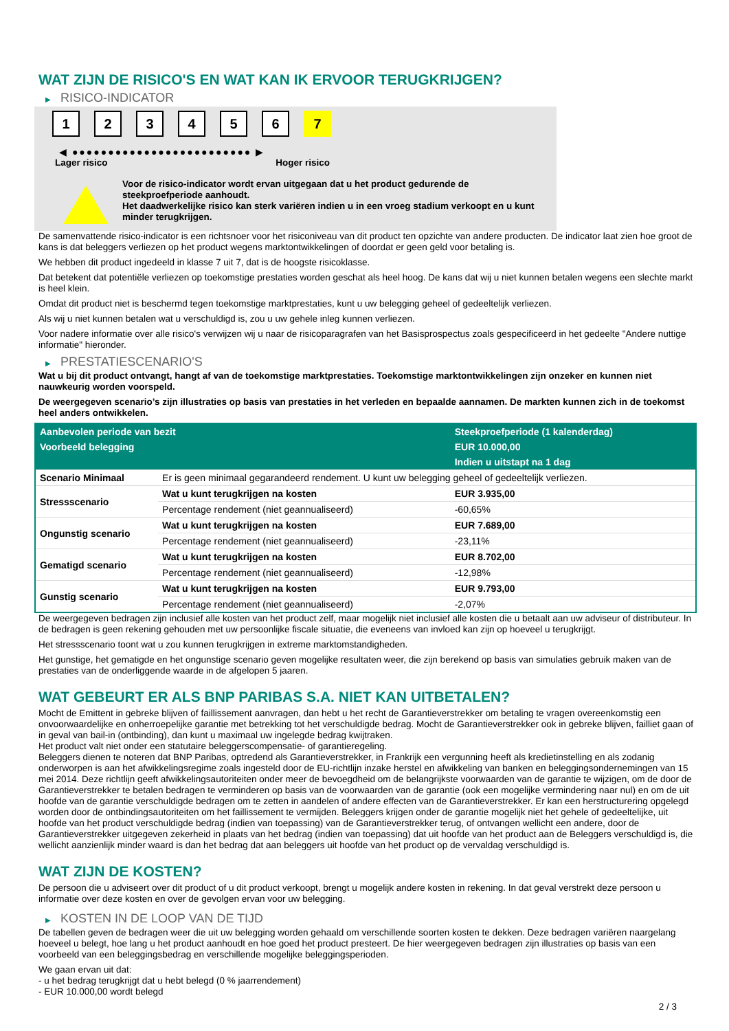WAT ZIJN DE RISICO'S EN WAT KAN IK ERVOOR TERUGKRIJGEN?
▶ RISICO-INDICATOR
1 2 3 4 5 6 7
◀ ●●●●●●●●●●●●●●●●●●●●●●●●● ▶
Lager risico Hoger risico
Voor de risico-indicator wordt ervan uitgegaan dat u het product gedurende de steekproefperiode aanhoudt.
Het daadwerkelijke risico kan sterk variëren indien u in een vroeg stadium verkoopt en u kunt minder terugkrijgen.
De samenvattende risico-indicator is een richtsnoer voor het risiconiveau van dit product ten opzichte van andere producten. De indicator laat zien hoe groot de kans is dat beleggers verliezen op het product wegens marktontwikkelingen of doordat er geen geld voor betaling is.
We hebben dit product ingedeeld in klasse 7 uit 7, dat is de hoogste risicoklasse.
Dat betekent dat potentiële verliezen op toekomstige prestaties worden geschat als heel hoog. De kans dat wij u niet kunnen betalen wegens een slechte markt is heel klein.
Omdat dit product niet is beschermd tegen toekomstige marktprestaties, kunt u uw belegging geheel of gedeeltelijk verliezen.
Als wij u niet kunnen betalen wat u verschuldigd is, zou u uw gehele inleg kunnen verliezen.
Voor nadere informatie over alle risico's verwijzen wij u naar de risicoparagrafen van het Basisprospectus zoals gespecificeerd in het gedeelte "Andere nuttige informatie" hieronder.
▶ PRESTATIESCENARIO'S
Wat u bij dit product ontvangt, hangt af van de toekomstige marktprestaties. Toekomstige marktontwikkelingen zijn onzeker en kunnen niet nauwkeurig worden voorspeld.
De weergegeven scenario’s zijn illustraties op basis van prestaties in het verleden en bepaalde aannamen. De markten kunnen zich in de toekomst heel anders ontwikkelen.
| Aanbevolen periode van bezit | | Steekproefperiode (1 kalenderdag) |
| --- | --- | --- |
| Voorbeeld belegging | | EUR 10.000,00 |
| | | Indien u uitstapt na 1 dag |
| Scenario Minimaal | Er is geen minimaal gegarandeerd rendement. U kunt uw belegging geheel of gedeeltelijk verliezen. | |
| Stressscenario | Wat u kunt terugkrijgen na kosten | EUR 3.935,00 |
| | Percentage rendement (niet geannualiseerd) | -60,65% |
| Ongunstig scenario | Wat u kunt terugkrijgen na kosten | EUR 7.689,00 |
| | Percentage rendement (niet geannualiseerd) | -23,11% |
| Gematigd scenario | Wat u kunt terugkrijgen na kosten | EUR 8.702,00 |
| | Percentage rendement (niet geannualiseerd) | -12,98% |
| Gunstig scenario | Wat u kunt terugkrijgen na kosten | EUR 9.793,00 |
| | Percentage rendement (niet geannualiseerd) | -2,07% |
De weergegeven bedragen zijn inclusief alle kosten van het product zelf, maar mogelijk niet inclusief alle kosten die u betaalt aan uw adviseur of distributeur. In de bedragen is geen rekening gehouden met uw persoonlijke fiscale situatie, die eveneens van invloed kan zijn op hoeveel u terugkrijgt.
Het stressscenario toont wat u zou kunnen terugkrijgen in extreme marktomstandigheden.
Het gunstige, het gematigde en het ongunstige scenario geven mogelijke resultaten weer, die zijn berekend op basis van simulaties gebruik maken van de prestaties van de onderliggende waarde in de afgelopen 5 jaaren.
WAT GEBEURT ER ALS BNP PARIBAS S.A. NIET KAN UITBETALEN?
Mocht de Emittent in gebreke blijven of faillissement aanvragen, dan hebt u het recht de Garantieverstrekker om betaling te vragen overeenkomstig een onvoorwaardelijke en onherroepelijke garantie met betrekking tot het verschuldigde bedrag. Mocht de Garantieverstrekker ook in gebreke blijven, failliet gaan of in geval van bail-in (ontbinding), dan kunt u maximaal uw ingelegde bedrag kwijtraken.
Het product valt niet onder een statutaire beleggerscompensatie- of garantieregeling.
Beleggers dienen te noteren dat BNP Paribas, optredend als Garantieverstrekker, in Frankrijk een vergunning heeft als kredietinstelling en als zodanig onderworpen is aan het afwikkelingsregime zoals ingesteld door de EU-richtlijn inzake herstel en afwikkeling van banken en beleggingsondernemingen van 15 mei 2014. Deze richtlijn geeft afwikkelingsautoriteiten onder meer de bevoegdheid om de belangrijkste voorwaarden van de garantie te wijzigen, om de door de Garantieverstrekker te betalen bedragen te verminderen op basis van de voorwaarden van de garantie (ook een mogelijke vermindering naar nul) en om de uit hoofde van de garantie verschuldigde bedragen om te zetten in aandelen of andere effecten van de Garantieverstrekker. Er kan een herstructurering opgelegd worden door de ontbindingsautoriteiten om het faillissement te vermijden. Beleggers krijgen onder de garantie mogelijk niet het gehele of gedeeltelijke, uit hoofde van het product verschuldigde bedrag (indien van toepassing) van de Garantieverstrekker terug, of ontvangen wellicht een andere, door de Garantieverstrekker uitgegeven zekerheid in plaats van het bedrag (indien van toepassing) dat uit hoofde van het product aan de Beleggers verschuldigd is, die wellicht aanzienlijk minder waard is dan het bedrag dat aan beleggers uit hoofde van het product op de vervaldag verschuldigd is.
WAT ZIJN DE KOSTEN?
De persoon die u adviseert over dit product of u dit product verkoopt, brengt u mogelijk andere kosten in rekening. In dat geval verstrekt deze persoon u informatie over deze kosten en over de gevolgen ervan voor uw belegging.
▶ KOSTEN IN DE LOOP VAN DE TIJD
De tabellen geven de bedragen weer die uit uw belegging worden gehaald om verschillende soorten kosten te dekken. Deze bedragen variëren naargelang hoeveel u belegt, hoe lang u het product aanhoudt en hoe goed het product presteert. De hier weergegeven bedragen zijn illustraties op basis van een voorbeeld van een beleggingsbedrag en verschillende mogelijke beleggingsperioden.
We gaan ervan uit dat:
- u het bedrag terugkrijgt dat u hebt belegd (0 % jaarrendement)
- EUR 10.000,00 wordt belegd
2 / 3